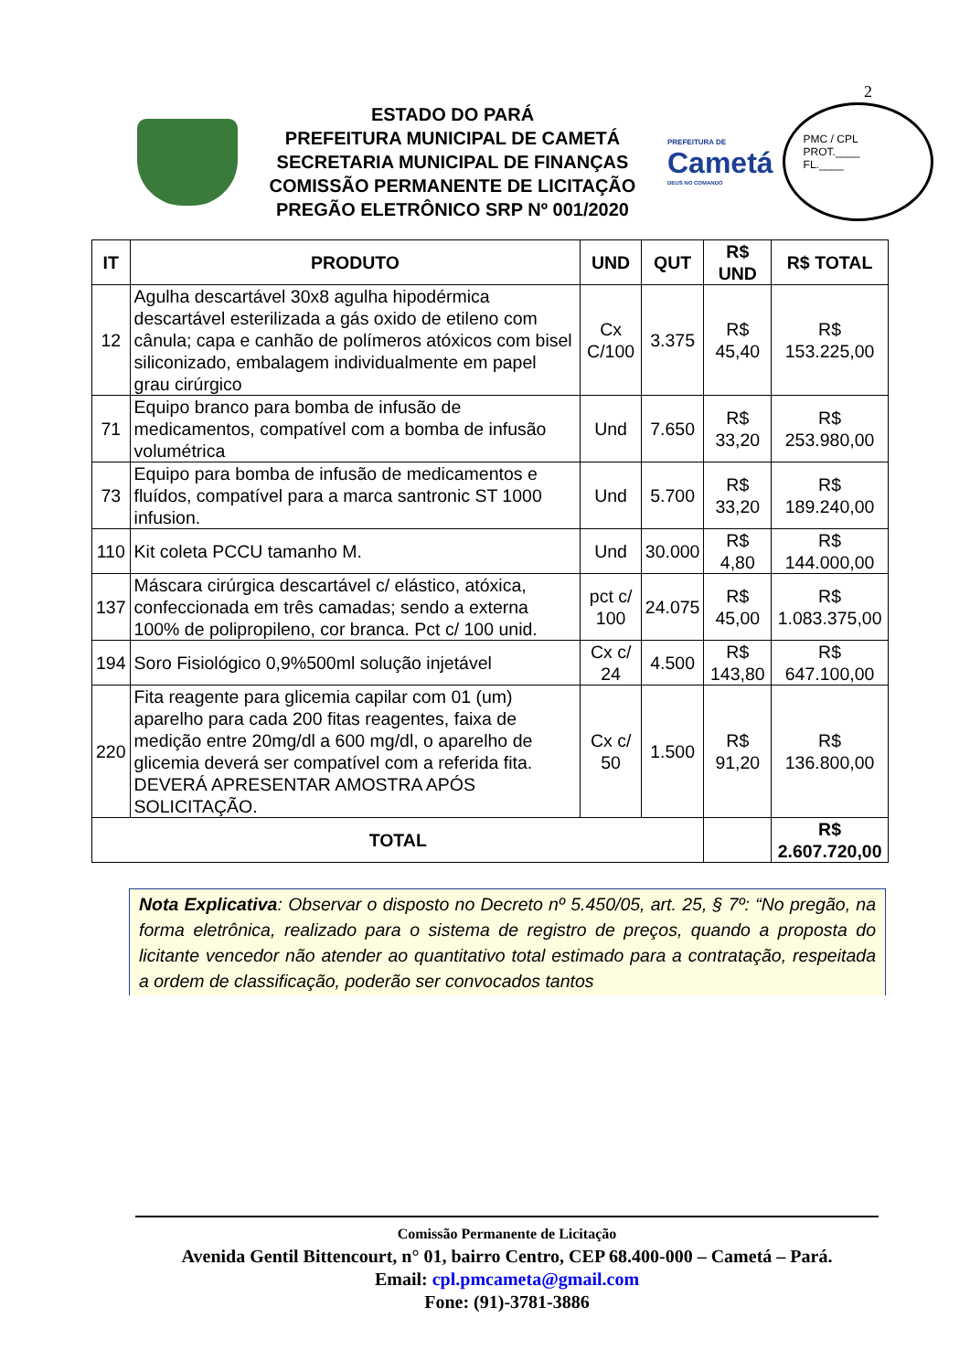2
ESTADO DO PARÁ
PREFEITURA MUNICIPAL DE CAMETÁ
SECRETARIA MUNICIPAL DE FINANÇAS
COMISSÃO PERMANENTE DE LICITAÇÃO
PREGÃO ELETRÔNICO SRP Nº 001/2020
PREFEITURA DE
Cametá
DEUS NO COMANDO
PMC / CPL
PROT.____
FL.____
| IT | PRODUTO | UND | QUT | R$ UND | R$ TOTAL |
| --- | --- | --- | --- | --- | --- |
| 12 | Agulha descartável 30x8 agulha hipodérmica descartável esterilizada a gás oxido de etileno com cânula; capa e canhão de polímeros atóxicos com bisel siliconizado, embalagem individualmente em papel grau cirúrgico | Cx C/100 | 3.375 | R$ 45,40 | R$ 153.225,00 |
| 71 | Equipo branco para bomba de infusão de medicamentos, compatível com a bomba de infusão volumétrica | Und | 7.650 | R$ 33,20 | R$ 253.980,00 |
| 73 | Equipo para bomba de infusão de medicamentos e fluídos, compatível para a marca santronic ST 1000 infusion. | Und | 5.700 | R$ 33,20 | R$ 189.240,00 |
| 110 | Kit coleta PCCU tamanho M. | Und | 30.000 | R$ 4,80 | R$ 144.000,00 |
| 137 | Máscara cirúrgica descartável c/ elástico, atóxica, confeccionada em três camadas; sendo a externa 100% de polipropileno, cor branca. Pct c/ 100 unid. | pct c/ 100 | 24.075 | R$ 45,00 | R$ 1.083.375,00 |
| 194 | Soro Fisiológico 0,9%500ml solução injetável | Cx c/ 24 | 4.500 | R$ 143,80 | R$ 647.100,00 |
| 220 | Fita reagente para glicemia capilar com 01 (um) aparelho para cada 200 fitas reagentes, faixa de medição entre 20mg/dl a 600 mg/dl, o aparelho de glicemia deverá ser compatível com a referida fita. DEVERÁ APRESENTAR AMOSTRA APÓS SOLICITAÇÃO. | Cx c/ 50 | 1.500 | R$ 91,20 | R$ 136.800,00 |
| TOTAL | | | | | R$ 2.607.720,00 |
Nota Explicativa: Observar o disposto no Decreto nº 5.450/05, art. 25, § 7º: “No pregão, na forma eletrônica, realizado para o sistema de registro de preços, quando a proposta do licitante vencedor não atender ao quantitativo total estimado para a contratação, respeitada a ordem de classificação, poderão ser convocados tantos
Comissão Permanente de Licitação
Avenida Gentil Bittencourt, n° 01, bairro Centro, CEP 68.400-000 – Cametá – Pará.
Email: cpl.pmcameta@gmail.com
Fone: (91)-3781-3886